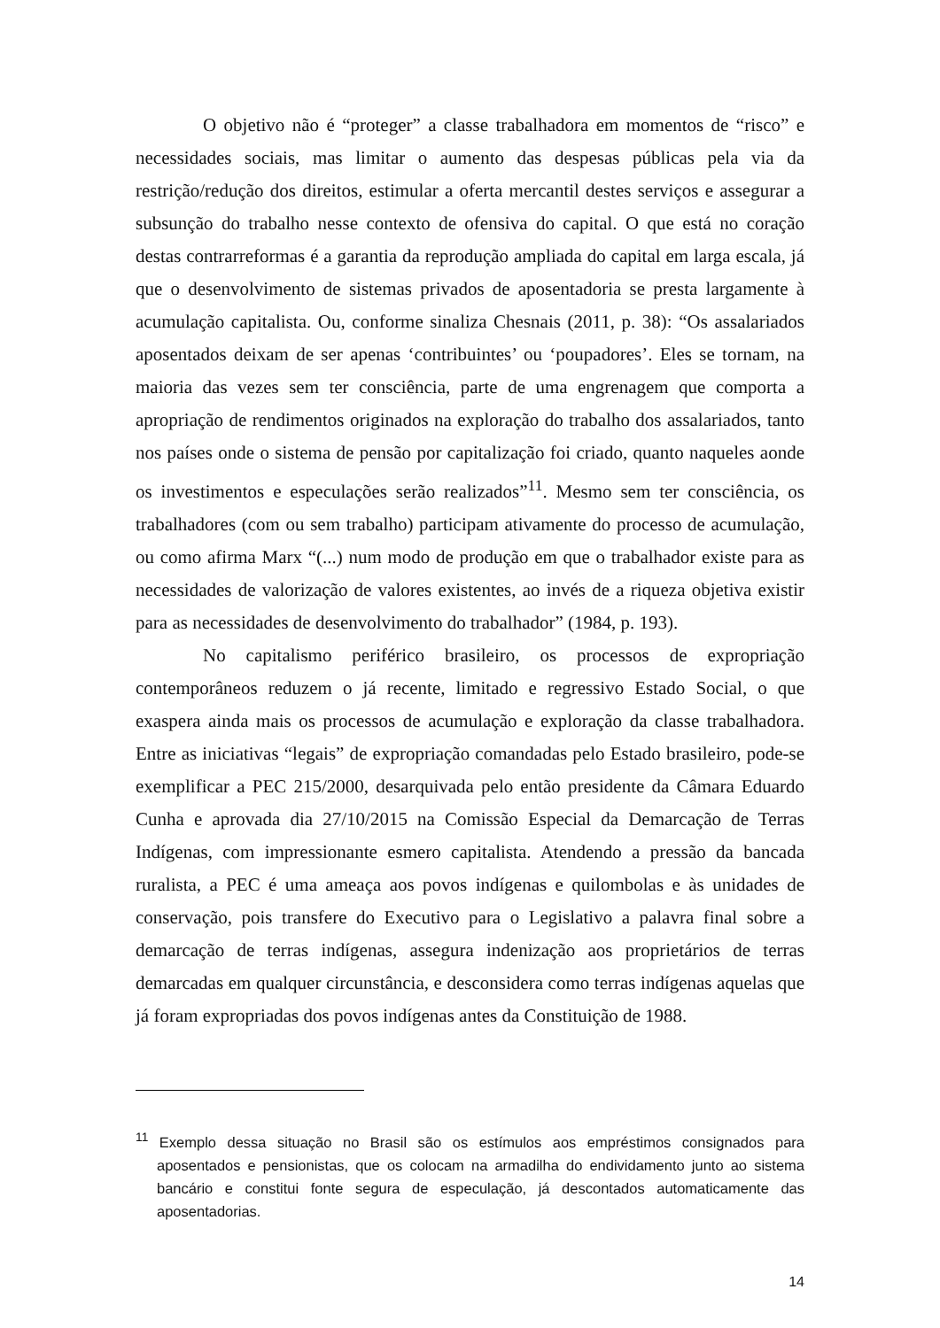O objetivo não é “proteger” a classe trabalhadora em momentos de “risco” e necessidades sociais, mas limitar o aumento das despesas públicas pela via da restrição/redução dos direitos, estimular a oferta mercantil destes serviços e assegurar a subsunção do trabalho nesse contexto de ofensiva do capital. O que está no coração destas contrarreformas é a garantia da reprodução ampliada do capital em larga escala, já que o desenvolvimento de sistemas privados de aposentadoria se presta largamente à acumulação capitalista. Ou, conforme sinaliza Chesnais (2011, p. 38): “Os assalariados aposentados deixam de ser apenas ‘contribuintes’ ou ‘poupadores’. Eles se tornam, na maioria das vezes sem ter consciência, parte de uma engrenagem que comporta a apropriação de rendimentos originados na exploração do trabalho dos assalariados, tanto nos países onde o sistema de pensão por capitalização foi criado, quanto naqueles aonde os investimentos e especulações serão realizados”<sup>11</sup>. Mesmo sem ter consciência, os trabalhadores (com ou sem trabalho) participam ativamente do processo de acumulação, ou como afirma Marx “(...) num modo de produção em que o trabalhador existe para as necessidades de valorização de valores existentes, ao invés de a riqueza objetiva existir para as necessidades de desenvolvimento do trabalhador” (1984, p. 193).
No capitalismo periférico brasileiro, os processos de expropriação contemporâneos reduzem o já recente, limitado e regressivo Estado Social, o que exaspera ainda mais os processos de acumulação e exploração da classe trabalhadora. Entre as iniciativas “legais” de expropriação comandadas pelo Estado brasileiro, pode-se exemplificar a PEC 215/2000, desarquivada pelo então presidente da Câmara Eduardo Cunha e aprovada dia 27/10/2015 na Comissão Especial da Demarcação de Terras Indígenas, com impressionante esmero capitalista. Atendendo a pressão da bancada ruralista, a PEC é uma ameaça aos povos indígenas e quilombolas e às unidades de conservação, pois transfere do Executivo para o Legislativo a palavra final sobre a demarcação de terras indígenas, assegura indenização aos proprietários de terras demarcadas em qualquer circunstância, e desconsidera como terras indígenas aquelas que já foram expropriadas dos povos indígenas antes da Constituição de 1988.
<sup>11</sup> Exemplo dessa situação no Brasil são os estímulos aos empréstimos consignados para aposentados e pensionistas, que os colocam na armadilha do endividamento junto ao sistema bancário e constitui fonte segura de especulação, já descontados automaticamente das aposentadorias.
14